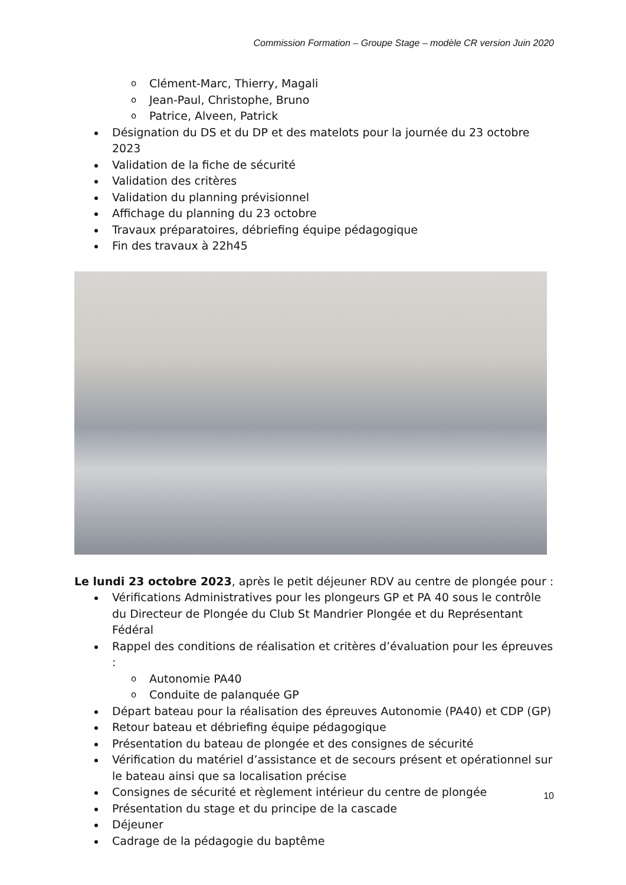Commission Formation – Groupe Stage – modèle CR version Juin 2020
o Clément-Marc, Thierry, Magali
o Jean-Paul, Christophe, Bruno
o Patrice, Alveen, Patrick
Désignation du DS et du DP et des matelots pour la journée du 23 octobre 2023
Validation de la fiche de sécurité
Validation des critères
Validation du planning prévisionnel
Affichage du planning du 23 octobre
Travaux préparatoires, débriefing équipe pédagogique
Fin des travaux à 22h45
Le lundi 23 octobre 2023, après le petit déjeuner RDV au centre de plongée pour :
Vérifications Administratives pour les plongeurs GP et PA 40 sous le contrôle du Directeur de Plongée du Club St Mandrier Plongée et du Représentant Fédéral
Rappel des conditions de réalisation et critères d’évaluation pour les épreuves :
o Autonomie PA40
o Conduite de palanquée GP
Départ bateau pour la réalisation des épreuves Autonomie (PA40) et CDP (GP)
Retour bateau et débriefing équipe pédagogique
Présentation du bateau de plongée et des consignes de sécurité
Vérification du matériel d’assistance et de secours présent et opérationnel sur le bateau ainsi que sa localisation précise
Consignes de sécurité et règlement intérieur du centre de plongée
Présentation du stage et du principe de la cascade
Déjeuner
Cadrage de la pédagogie du baptême
10